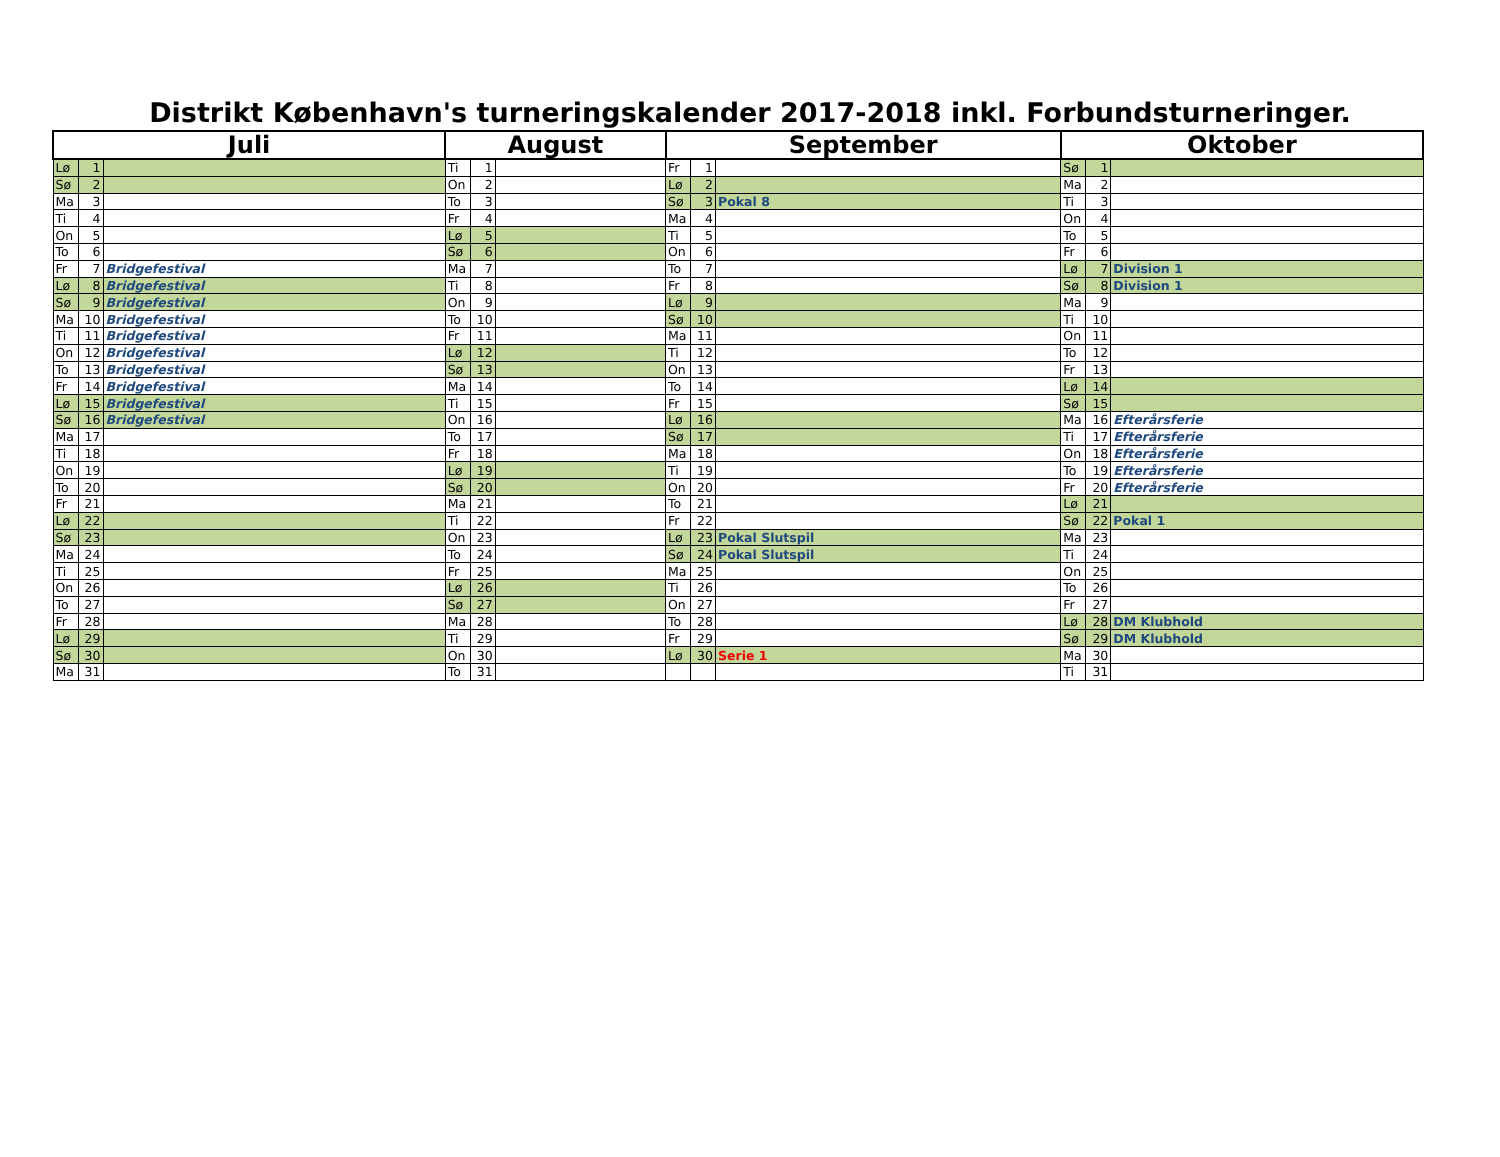Distrikt København's turneringskalender 2017-2018 inkl. Forbundsturneringer.
| Juli | | | August | | | September | | | Oktober | | |
| --- | --- | --- | --- | --- | --- | --- | --- | --- | --- | --- | --- |
| Lø | 1 | | Ti | 1 | | Fr | 1 | | Sø | 1 | |
| Sø | 2 | | On | 2 | | Lø | 2 | | Ma | 2 | |
| Ma | 3 | | To | 3 | | Sø | 3 | Pokal 8 | Ti | 3 | |
| Ti | 4 | | Fr | 4 | | Ma | 4 | | On | 4 | |
| On | 5 | | Lø | 5 | | Ti | 5 | | To | 5 | |
| To | 6 | | Sø | 6 | | On | 6 | | Fr | 6 | |
| Fr | 7 | Bridgefestival | Ma | 7 | | To | 7 | | Lø | 7 | Division 1 |
| Lø | 8 | Bridgefestival | Ti | 8 | | Fr | 8 | | Sø | 8 | Division 1 |
| Sø | 9 | Bridgefestival | On | 9 | | Lø | 9 | | Ma | 9 | |
| Ma | 10 | Bridgefestival | To | 10 | | Sø | 10 | | Ti | 10 | |
| Ti | 11 | Bridgefestival | Fr | 11 | | Ma | 11 | | On | 11 | |
| On | 12 | Bridgefestival | Lø | 12 | | Ti | 12 | | To | 12 | |
| To | 13 | Bridgefestival | Sø | 13 | | On | 13 | | Fr | 13 | |
| Fr | 14 | Bridgefestival | Ma | 14 | | To | 14 | | Lø | 14 | |
| Lø | 15 | Bridgefestival | Ti | 15 | | Fr | 15 | | Sø | 15 | |
| Sø | 16 | Bridgefestival | On | 16 | | Lø | 16 | | Ma | 16 | Efterårsferie |
| Ma | 17 | | To | 17 | | Sø | 17 | | Ti | 17 | Efterårsferie |
| Ti | 18 | | Fr | 18 | | Ma | 18 | | On | 18 | Efterårsferie |
| On | 19 | | Lø | 19 | | Ti | 19 | | To | 19 | Efterårsferie |
| To | 20 | | Sø | 20 | | On | 20 | | Fr | 20 | Efterårsferie |
| Fr | 21 | | Ma | 21 | | To | 21 | | Lø | 21 | |
| Lø | 22 | | Ti | 22 | | Fr | 22 | | Sø | 22 | Pokal 1 |
| Sø | 23 | | On | 23 | | Lø | 23 | Pokal Slutspil | Ma | 23 | |
| Ma | 24 | | To | 24 | | Sø | 24 | Pokal Slutspil | Ti | 24 | |
| Ti | 25 | | Fr | 25 | | Ma | 25 | | On | 25 | |
| On | 26 | | Lø | 26 | | Ti | 26 | | To | 26 | |
| To | 27 | | Sø | 27 | | On | 27 | | Fr | 27 | |
| Fr | 28 | | Ma | 28 | | To | 28 | | Lø | 28 | DM Klubhold |
| Lø | 29 | | Ti | 29 | | Fr | 29 | | Sø | 29 | DM Klubhold |
| Sø | 30 | | On | 30 | | Lø | 30 | Serie 1 | Ma | 30 | |
| Ma | 31 | | To | 31 | | | | | Ti | 31 | |